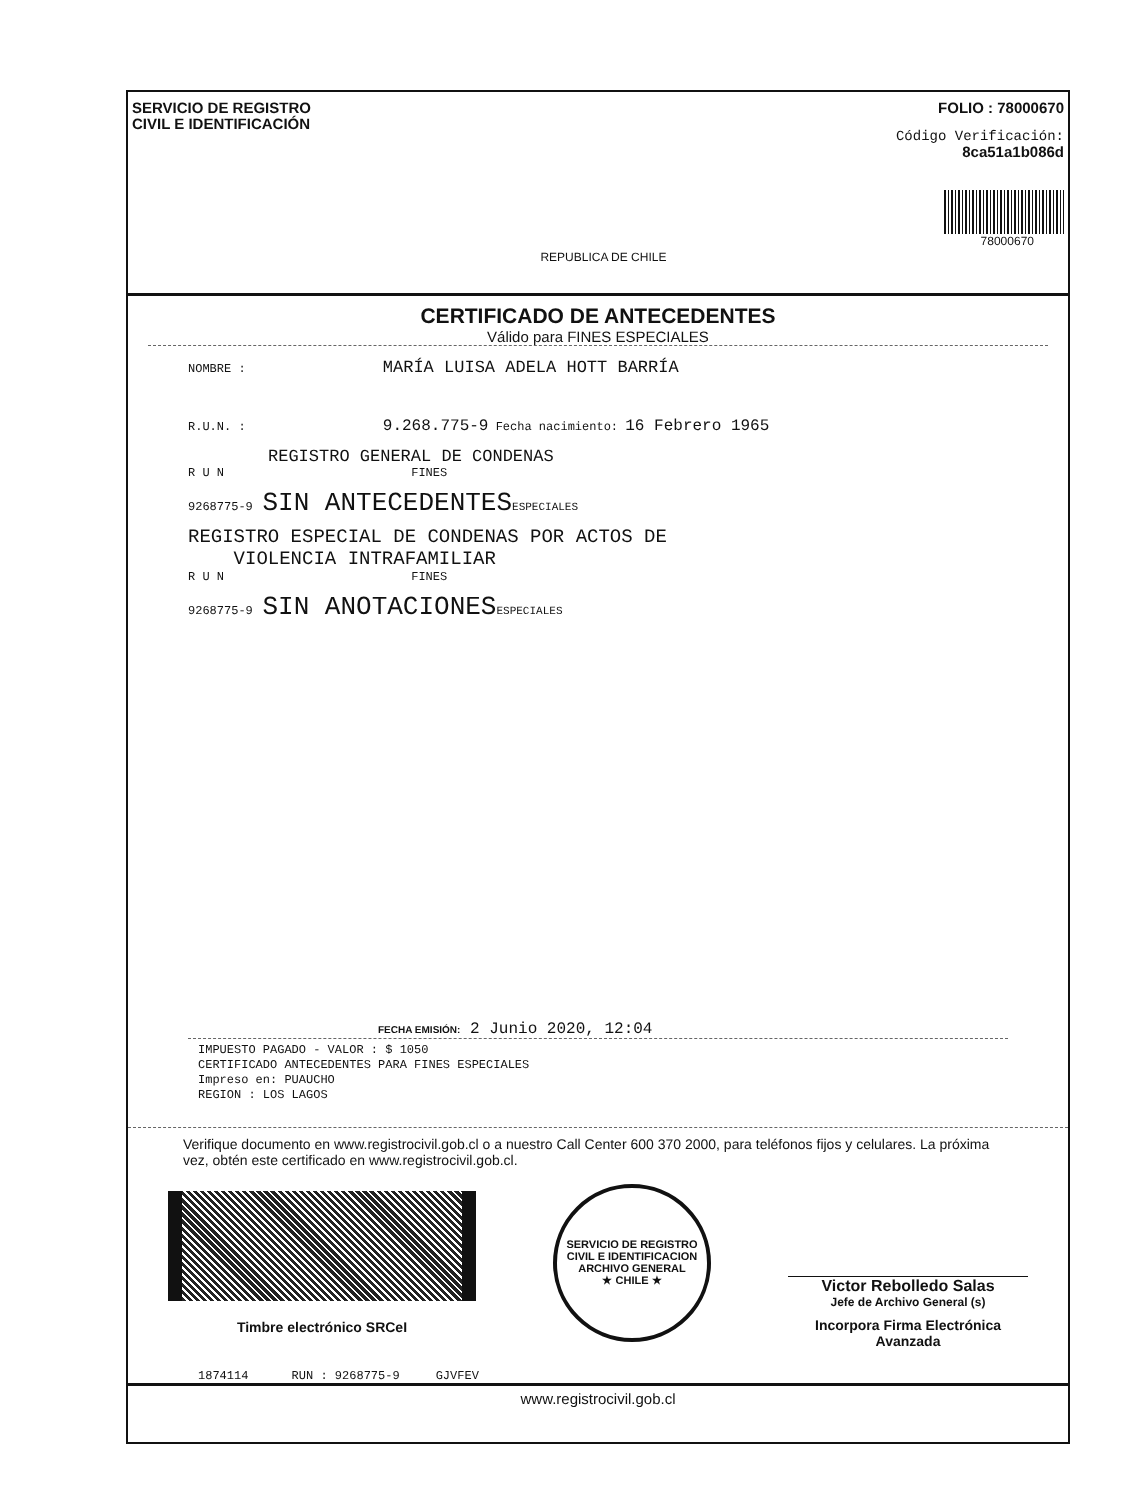SERVICIO DE REGISTRO
CIVIL E IDENTIFICACIÓN
REPUBLICA DE CHILE
FOLIO : 78000670
Código Verificación:
8ca51a1b086d
78000670
CERTIFICADO DE ANTECEDENTES
Válido para FINES ESPECIALES
NOMBRE : MARÍA LUISA ADELA HOTT BARRÍA
R.U.N. : 9.268.775-9 Fecha nacimiento: 16 Febrero 1965
REGISTRO GENERAL DE CONDENAS
R U N FINES
9268775-9 SIN ANTECEDENTES ESPECIALES
REGISTRO ESPECIAL DE CONDENAS POR ACTOS DE
VIOLENCIA INTRAFAMILIAR
R U N FINES
9268775-9 SIN ANOTACIONES ESPECIALES
FECHA EMISIÓN: 2 Junio 2020, 12:04
IMPUESTO PAGADO - VALOR : $ 1050
CERTIFICADO ANTECEDENTES PARA FINES ESPECIALES
Impreso en: PUAUCHO
REGION : LOS LAGOS
Verifique documento en www.registrocivil.gob.cl o a nuestro Call Center 600 370 2000, para teléfonos fijos y celulares. La próxima vez, obtén este certificado en www.registrocivil.gob.cl.
Timbre electrónico SRCeI
SERVICIO DE REGISTRO CIVIL E IDENTIFICACION
ARCHIVO GENERAL
★ CHILE ★
Victor Rebolledo Salas
Jefe de Archivo General (s)
Incorpora Firma Electrónica Avanzada
1874114 RUN : 9268775-9 GJVFEV
www.registrocivil.gob.cl